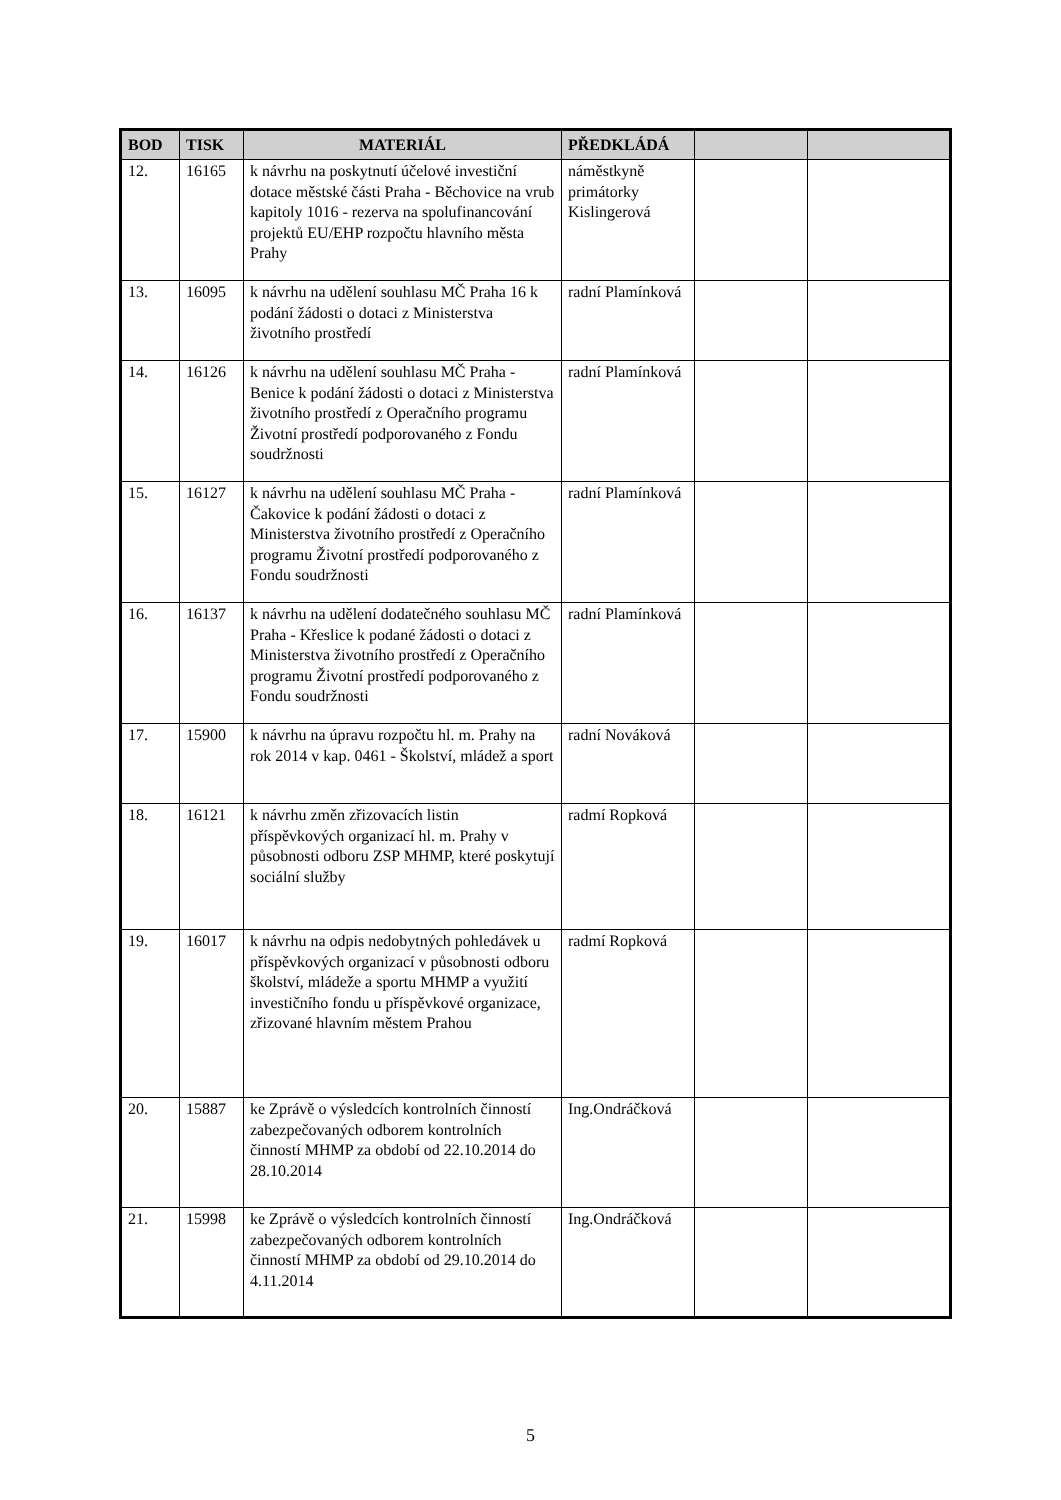| BOD | TISK | MATERIÁL | PŘEDKLÁDÁ | | |
| --- | --- | --- | --- | --- | --- |
| 12. | 16165 | k návrhu na poskytnutí účelové investiční dotace městské části Praha - Běchovice na vrub kapitoly 1016 - rezerva na spolufinancování projektů EU/EHP rozpočtu hlavního města Prahy | náměstkyně primátorky Kislingerová | | |
| 13. | 16095 | k návrhu na udělení souhlasu MČ Praha 16 k podání žádosti o dotaci z Ministerstva životního prostředí | radní Plamínková | | |
| 14. | 16126 | k návrhu na udělení souhlasu MČ Praha - Benice k podání žádosti o dotaci z Ministerstva životního prostředí z Operačního programu Životní prostředí podporovaného z Fondu soudržnosti | radní Plamínková | | |
| 15. | 16127 | k návrhu na udělení souhlasu MČ Praha - Čakovice k podání žádosti o dotaci z Ministerstva životního prostředí z Operačního programu Životní prostředí podporovaného z Fondu soudržnosti | radní Plamínková | | |
| 16. | 16137 | k návrhu na udělení dodatečného souhlasu MČ Praha - Křeslice k podané žádosti o dotaci z Ministerstva životního prostředí z Operačního programu Životní prostředí podporovaného z Fondu soudržnosti | radní Plamínková | | |
| 17. | 15900 | k návrhu na úpravu rozpočtu hl. m. Prahy na rok 2014 v kap. 0461 - Školství, mládež a sport | radní Nováková | | |
| 18. | 16121 | k návrhu změn zřizovacích listin příspěvkových organizací hl. m. Prahy v působnosti odboru ZSP MHMP, které poskytují sociální služby | radmí Ropková | | |
| 19. | 16017 | k návrhu na odpis nedobytných pohledávek u příspěvkových organizací v působnosti odboru školství, mládeže a sportu MHMP a využití investičního fondu u příspěvkové organizace, zřizované hlavním městem Prahou | radmí Ropková | | |
| 20. | 15887 | ke Zprávě o výsledcích kontrolních činností zabezpečovaných odborem kontrolních činností MHMP za období od 22.10.2014 do 28.10.2014 | Ing.Ondráčková | | |
| 21. | 15998 | ke Zprávě o výsledcích kontrolních činností zabezpečovaných odborem kontrolních činností MHMP za období od 29.10.2014 do 4.11.2014 | Ing.Ondráčková | | |
5